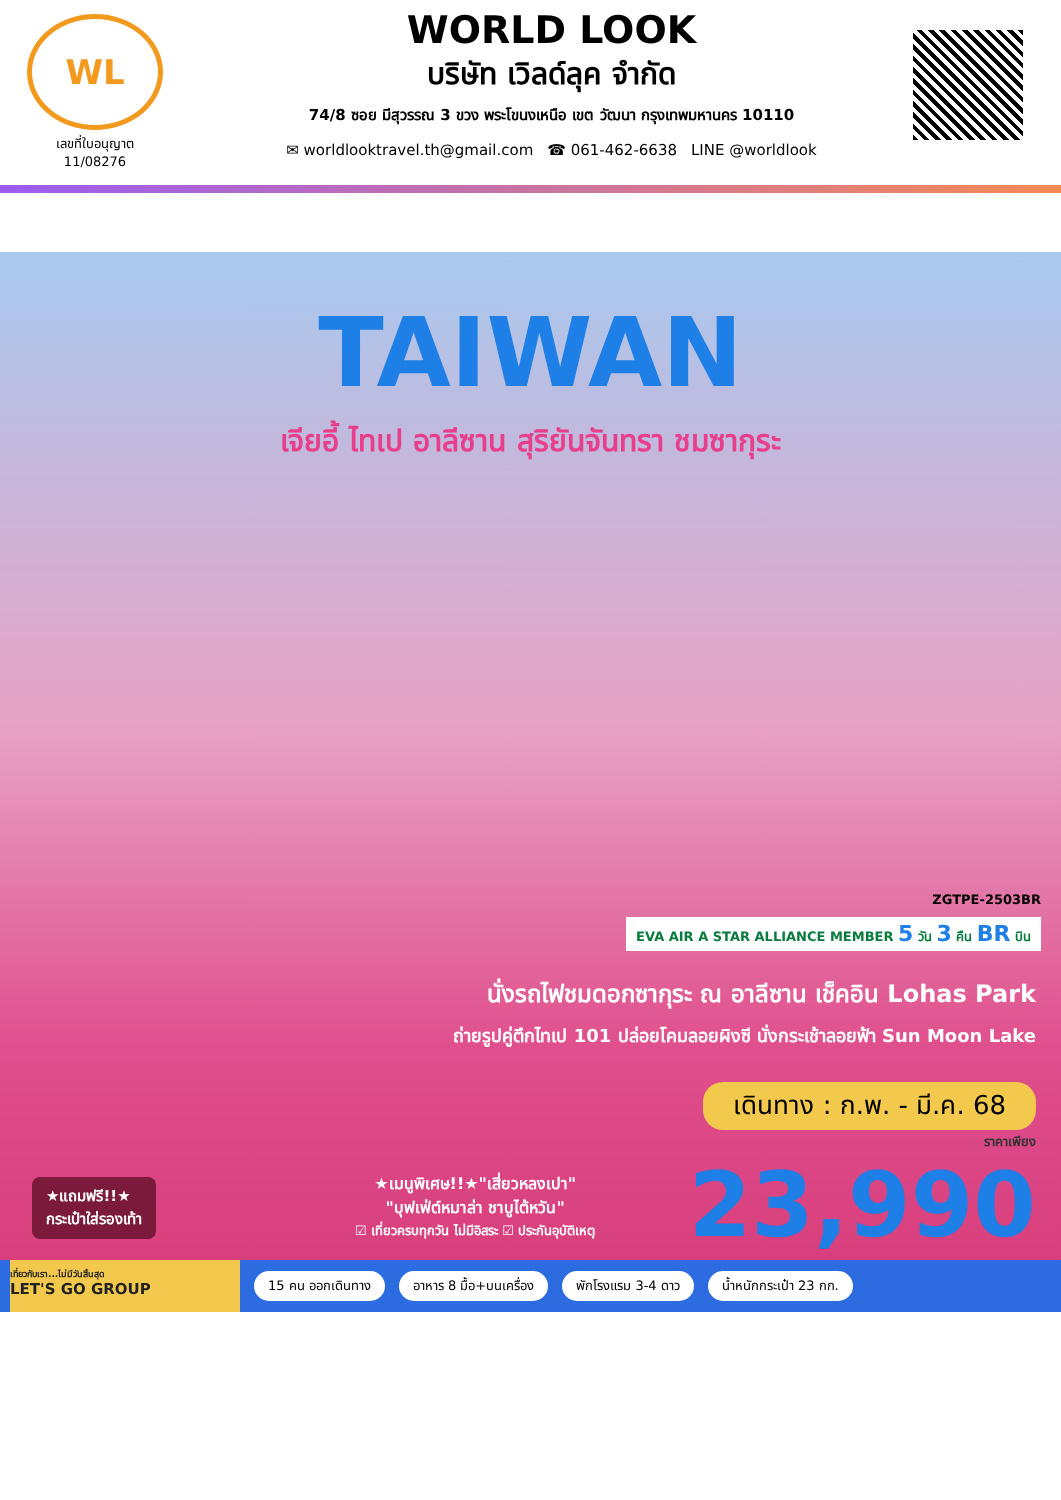WL
เลขที่ใบอนุญาต
11/08276
WORLD LOOK
บริษัท เวิลด์ลุค จำกัด
74/8 ซอย มีสุวรรณ 3 ขวง พระโขนงเหนือ เขต วัฒนา กรุงเทพมหานคร 10110
✉ worldlooktravel.th@gmail.com ☎ 061-462-6638 LINE @worldlook
TAIWAN
เจียอี้ ไทเป อาลีซาน สุริยันจันทรา ชมซากุระ
ZGTPE-2503BR
EVA AIR A STAR ALLIANCE MEMBER 5 วัน 3 คืน BR บิน
นั่งรถไฟชมดอกซากุระ ณ อาลีซาน เช็คอิน Lohas Park
ถ่ายรูปคู่ตึกไทเป 101 ปล่อยโคมลอยผิงซี นั่งกระเช้าลอยฟ้า Sun Moon Lake
เดินทาง : ก.พ. - มี.ค. 68
ราคาเพียง
23,990
★แถมฟรี!!★
กระเป๋าใส่รองเท้า
★เมนูพิเศษ!!★"เสี่ยวหลงเปา"
"บุฟเฟ่ต์หมาล่า ชาบูไต้หวัน"
☑ เที่ยวครบทุกวัน ไม่มีอิสระ ☑ ประกันอุบัติเหตุ
เที่ยวกับเรา...ไม่มีวันสิ้นสุด
LET'S GO GROUP
15 คน ออกเดินทาง อาหาร 8 มื้อ+บนเครื่อง พักโรงแรม 3-4 ดาว น้ำหนักกระเป๋า 23 กก.